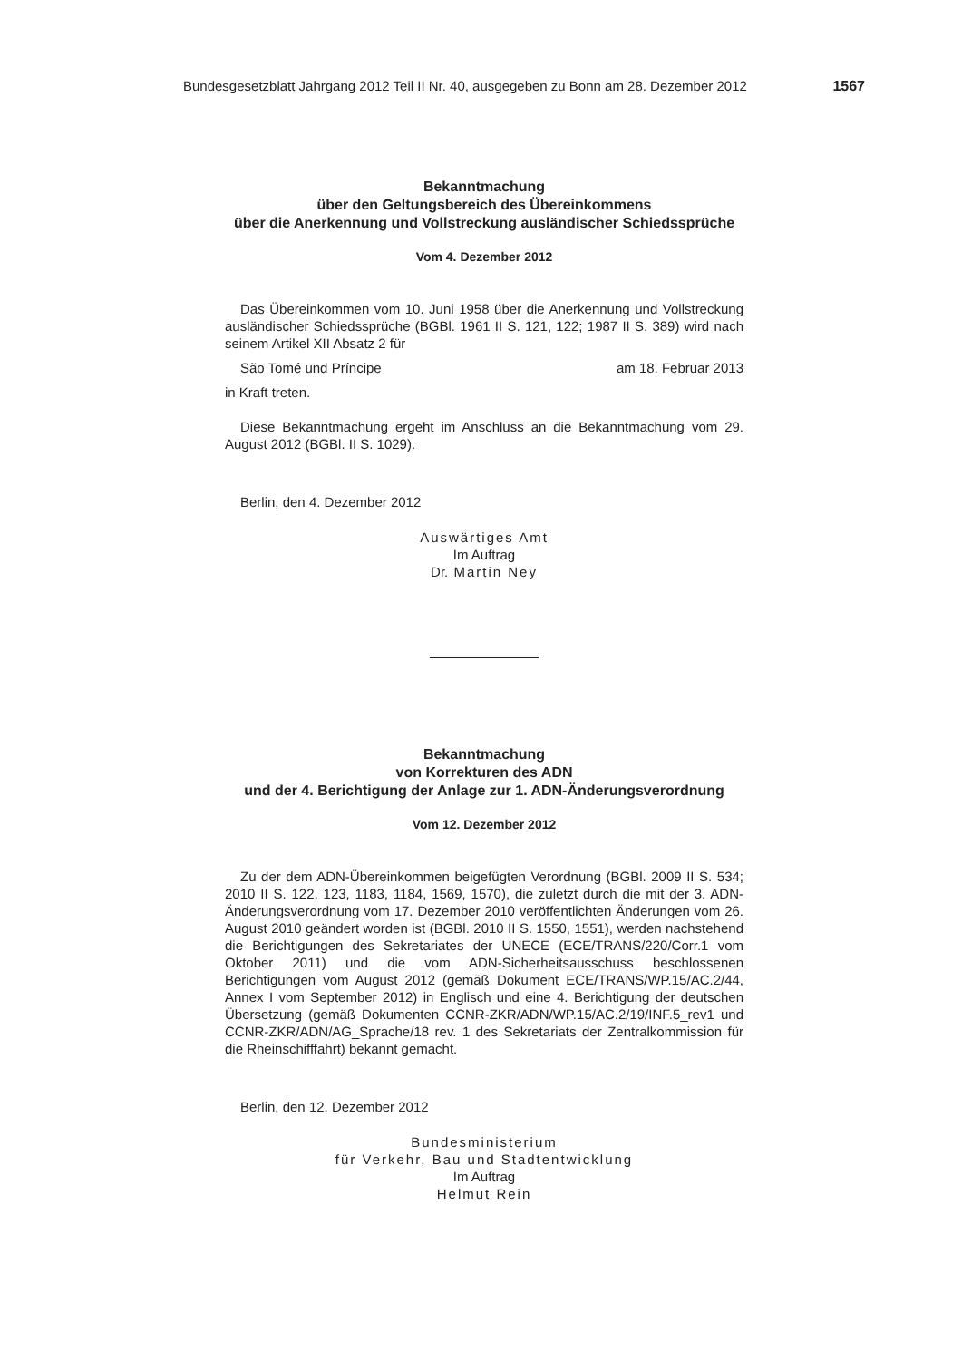Bundesgesetzblatt Jahrgang 2012 Teil II Nr. 40, ausgegeben zu Bonn am 28. Dezember 2012 1567
Bekanntmachung
über den Geltungsbereich des Übereinkommens
über die Anerkennung und Vollstreckung ausländischer Schiedssprüche
Vom 4. Dezember 2012
Das Übereinkommen vom 10. Juni 1958 über die Anerkennung und Vollstreckung ausländischer Schiedssprüche (BGBl. 1961 II S. 121, 122; 1987 II S. 389) wird nach seinem Artikel XII Absatz 2 für
São Tomé und Príncipe am 18. Februar 2013
in Kraft treten.
Diese Bekanntmachung ergeht im Anschluss an die Bekanntmachung vom 29. August 2012 (BGBl. II S. 1029).
Berlin, den 4. Dezember 2012
Auswärtiges Amt
Im Auftrag
Dr. Martin Ney
Bekanntmachung
von Korrekturen des ADN
und der 4. Berichtigung der Anlage zur 1. ADN-Änderungsverordnung
Vom 12. Dezember 2012
Zu der dem ADN-Übereinkommen beigefügten Verordnung (BGBl. 2009 II S. 534; 2010 II S. 122, 123, 1183, 1184, 1569, 1570), die zuletzt durch die mit der 3. ADN-Änderungsverordnung vom 17. Dezember 2010 veröffentlichten Änderungen vom 26. August 2010 geändert worden ist (BGBl. 2010 II S. 1550, 1551), werden nachstehend die Berichtigungen des Sekretariates der UNECE (ECE/TRANS/220/Corr.1 vom Oktober 2011) und die vom ADN-Sicherheitsausschuss beschlossenen Berichtigungen vom August 2012 (gemäß Dokument ECE/TRANS/WP.15/AC.2/44, Annex I vom September 2012) in Englisch und eine 4. Berichtigung der deutschen Übersetzung (gemäß Dokumenten CCNR-ZKR/ADN/WP.15/AC.2/19/INF.5_rev1 und CCNR-ZKR/ADN/AG_Sprache/18 rev. 1 des Sekretariats der Zentralkommission für die Rheinschifffahrt) bekannt gemacht.
Berlin, den 12. Dezember 2012
Bundesministerium
für Verkehr, Bau und Stadtentwicklung
Im Auftrag
Helmut Rein